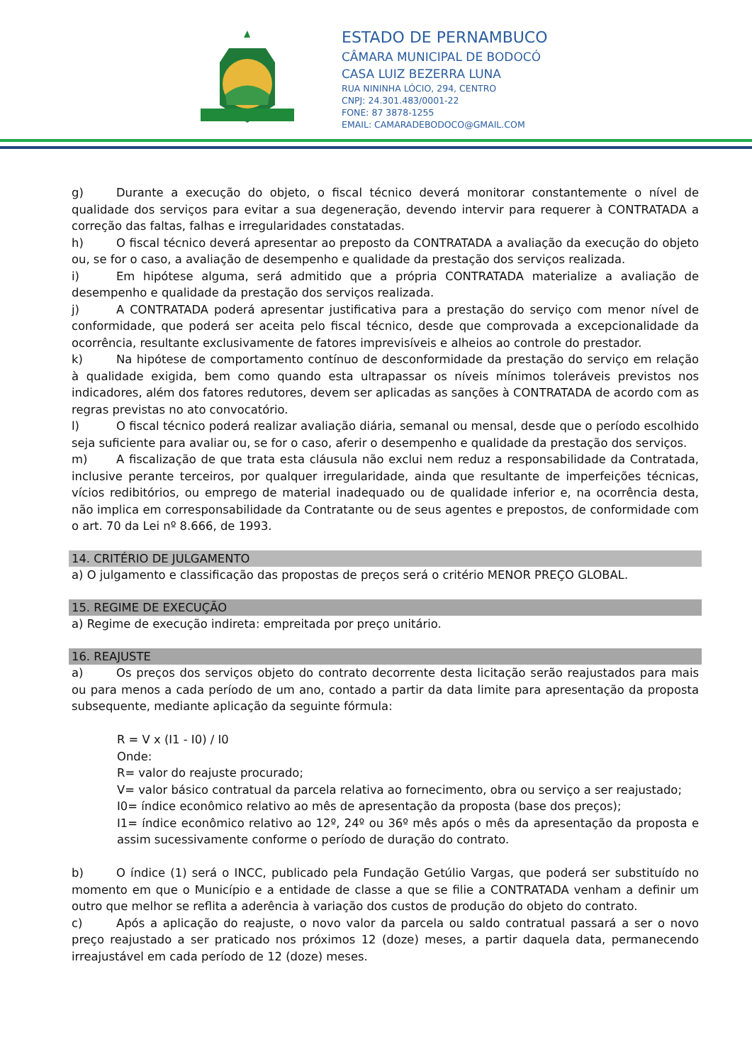ESTADO DE PERNAMBUCO
CÂMARA MUNICIPAL DE BODOCÓ
CASA LUIZ BEZERRA LUNA
RUA NININHA LÓCIO, 294, CENTRO
CNPJ: 24.301.483/0001-22
FONE: 87 3878-1255
EMAIL: CAMARADEBODOCO@GMAIL.COM
g) Durante a execução do objeto, o fiscal técnico deverá monitorar constantemente o nível de qualidade dos serviços para evitar a sua degeneração, devendo intervir para requerer à CONTRATADA a correção das faltas, falhas e irregularidades constatadas.
h) O fiscal técnico deverá apresentar ao preposto da CONTRATADA a avaliação da execução do objeto ou, se for o caso, a avaliação de desempenho e qualidade da prestação dos serviços realizada.
i) Em hipótese alguma, será admitido que a própria CONTRATADA materialize a avaliação de desempenho e qualidade da prestação dos serviços realizada.
j) A CONTRATADA poderá apresentar justificativa para a prestação do serviço com menor nível de conformidade, que poderá ser aceita pelo fiscal técnico, desde que comprovada a excepcionalidade da ocorrência, resultante exclusivamente de fatores imprevisíveis e alheios ao controle do prestador.
k) Na hipótese de comportamento contínuo de desconformidade da prestação do serviço em relação à qualidade exigida, bem como quando esta ultrapassar os níveis mínimos toleráveis previstos nos indicadores, além dos fatores redutores, devem ser aplicadas as sanções à CONTRATADA de acordo com as regras previstas no ato convocatório.
l) O fiscal técnico poderá realizar avaliação diária, semanal ou mensal, desde que o período escolhido seja suficiente para avaliar ou, se for o caso, aferir o desempenho e qualidade da prestação dos serviços.
m) A fiscalização de que trata esta cláusula não exclui nem reduz a responsabilidade da Contratada, inclusive perante terceiros, por qualquer irregularidade, ainda que resultante de imperfeições técnicas, vícios redibitórios, ou emprego de material inadequado ou de qualidade inferior e, na ocorrência desta, não implica em corresponsabilidade da Contratante ou de seus agentes e prepostos, de conformidade com o art. 70 da Lei nº 8.666, de 1993.
14. CRITÉRIO DE JULGAMENTO
a) O julgamento e classificação das propostas de preços será o critério MENOR PREÇO GLOBAL.
15. REGIME DE EXECUÇÃO
a) Regime de execução indireta: empreitada por preço unitário.
16. REAJUSTE
a) Os preços dos serviços objeto do contrato decorrente desta licitação serão reajustados para mais ou para menos a cada período de um ano, contado a partir da data limite para apresentação da proposta subsequente, mediante aplicação da seguinte fórmula:
R = V x (I1 - I0) / I0
Onde:
R= valor do reajuste procurado;
V= valor básico contratual da parcela relativa ao fornecimento, obra ou serviço a ser reajustado;
I0= índice econômico relativo ao mês de apresentação da proposta (base dos preços);
I1= índice econômico relativo ao 12º, 24º ou 36º mês após o mês da apresentação da proposta e assim sucessivamente conforme o período de duração do contrato.
b) O índice (1) será o INCC, publicado pela Fundação Getúlio Vargas, que poderá ser substituído no momento em que o Município e a entidade de classe a que se filie a CONTRATADA venham a definir um outro que melhor se reflita a aderência à variação dos custos de produção do objeto do contrato.
c) Após a aplicação do reajuste, o novo valor da parcela ou saldo contratual passará a ser o novo preço reajustado a ser praticado nos próximos 12 (doze) meses, a partir daquela data, permanecendo irreajustável em cada período de 12 (doze) meses.